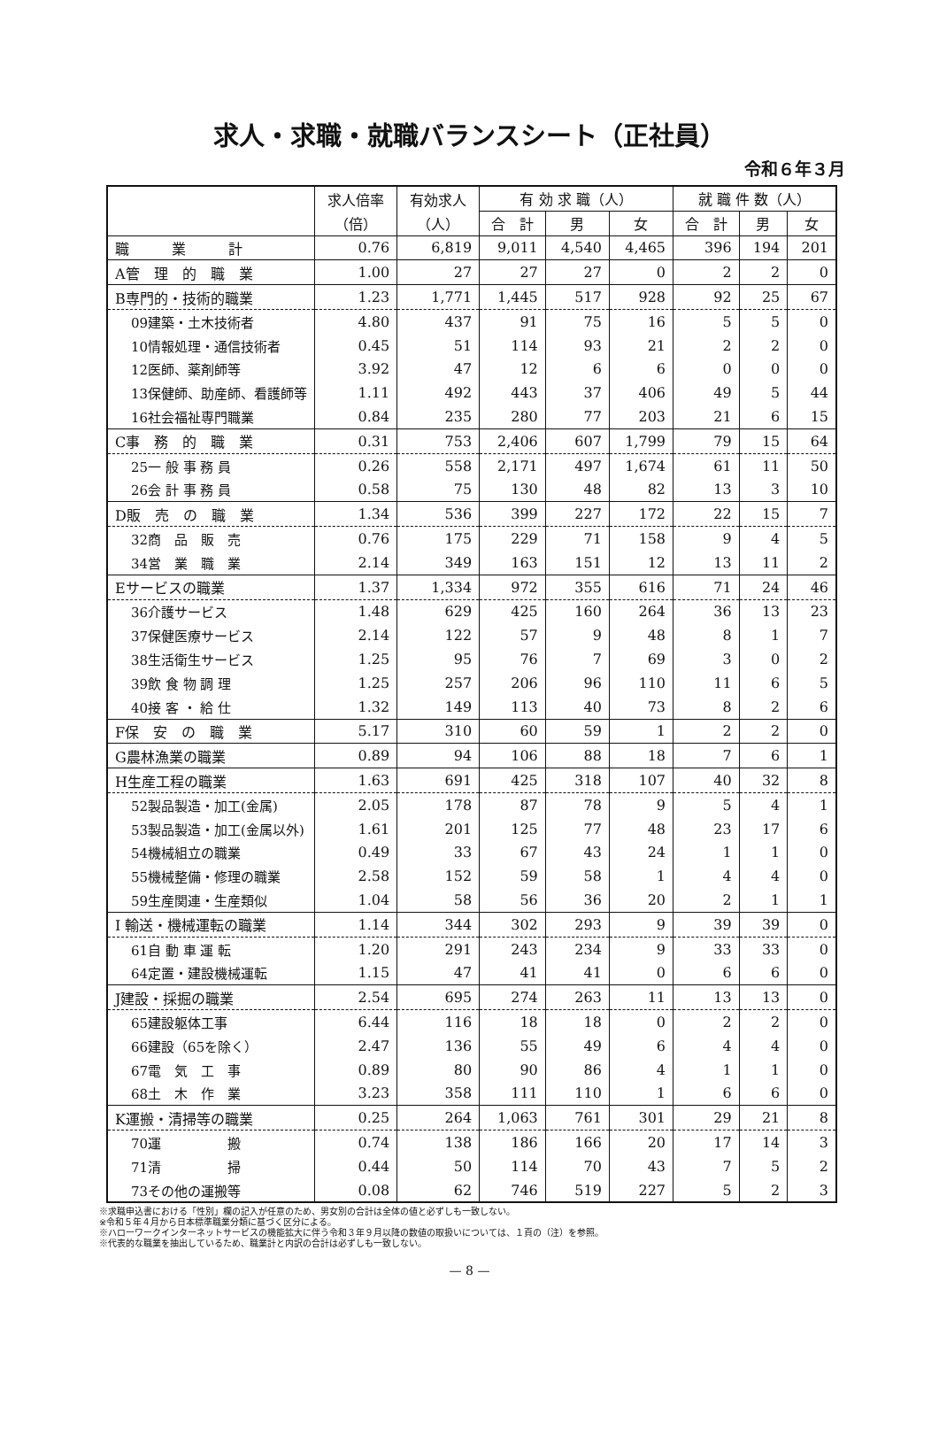求人・求職・就職バランスシート（正社員）
令和６年３月
| | 求人倍率 | 有効求人 | 有 効 求 職（人） | | | 就 職 件 数（人） | | |
| --- | --- | --- | --- | --- | --- | --- | --- | --- |
| | （倍） | （人） | 合 計 | 男 | 女 | 合 計 | 男 | 女 |
| 職 業 計 | 0.76 | 6,819 | 9,011 | 4,540 | 4,465 | 396 | 194 | 201 |
| A管 理 的 職 業 | 1.00 | 27 | 27 | 27 | 0 | 2 | 2 | 0 |
| B専門的・技術的職業 | 1.23 | 1,771 | 1,445 | 517 | 928 | 92 | 25 | 67 |
| 09建築・土木技術者 | 4.80 | 437 | 91 | 75 | 16 | 5 | 5 | 0 |
| 10情報処理・通信技術者 | 0.45 | 51 | 114 | 93 | 21 | 2 | 2 | 0 |
| 12医師、薬剤師等 | 3.92 | 47 | 12 | 6 | 6 | 0 | 0 | 0 |
| 13保健師、助産師、看護師等 | 1.11 | 492 | 443 | 37 | 406 | 49 | 5 | 44 |
| 16社会福祉専門職業 | 0.84 | 235 | 280 | 77 | 203 | 21 | 6 | 15 |
| C事 務 的 職 業 | 0.31 | 753 | 2,406 | 607 | 1,799 | 79 | 15 | 64 |
| 25一 般 事 務 員 | 0.26 | 558 | 2,171 | 497 | 1,674 | 61 | 11 | 50 |
| 26会 計 事 務 員 | 0.58 | 75 | 130 | 48 | 82 | 13 | 3 | 10 |
| D販 売 の 職 業 | 1.34 | 536 | 399 | 227 | 172 | 22 | 15 | 7 |
| 32商 品 販 売 | 0.76 | 175 | 229 | 71 | 158 | 9 | 4 | 5 |
| 34営 業 職 業 | 2.14 | 349 | 163 | 151 | 12 | 13 | 11 | 2 |
| Eサービスの職業 | 1.37 | 1,334 | 972 | 355 | 616 | 71 | 24 | 46 |
| 36介護サービス | 1.48 | 629 | 425 | 160 | 264 | 36 | 13 | 23 |
| 37保健医療サービス | 2.14 | 122 | 57 | 9 | 48 | 8 | 1 | 7 |
| 38生活衛生サービス | 1.25 | 95 | 76 | 7 | 69 | 3 | 0 | 2 |
| 39飲 食 物 調 理 | 1.25 | 257 | 206 | 96 | 110 | 11 | 6 | 5 |
| 40接 客 ・ 給 仕 | 1.32 | 149 | 113 | 40 | 73 | 8 | 2 | 6 |
| F保 安 の 職 業 | 5.17 | 310 | 60 | 59 | 1 | 2 | 2 | 0 |
| G農林漁業の職業 | 0.89 | 94 | 106 | 88 | 18 | 7 | 6 | 1 |
| H生産工程の職業 | 1.63 | 691 | 425 | 318 | 107 | 40 | 32 | 8 |
| 52製品製造・加工(金属) | 2.05 | 178 | 87 | 78 | 9 | 5 | 4 | 1 |
| 53製品製造・加工(金属以外) | 1.61 | 201 | 125 | 77 | 48 | 23 | 17 | 6 |
| 54機械組立の職業 | 0.49 | 33 | 67 | 43 | 24 | 1 | 1 | 0 |
| 55機械整備・修理の職業 | 2.58 | 152 | 59 | 58 | 1 | 4 | 4 | 0 |
| 59生産関連・生産類似 | 1.04 | 58 | 56 | 36 | 20 | 2 | 1 | 1 |
| I 輸送・機械運転の職業 | 1.14 | 344 | 302 | 293 | 9 | 39 | 39 | 0 |
| 61自 動 車 運 転 | 1.20 | 291 | 243 | 234 | 9 | 33 | 33 | 0 |
| 64定置・建設機械運転 | 1.15 | 47 | 41 | 41 | 0 | 6 | 6 | 0 |
| J建設・採掘の職業 | 2.54 | 695 | 274 | 263 | 11 | 13 | 13 | 0 |
| 65建設躯体工事 | 6.44 | 116 | 18 | 18 | 0 | 2 | 2 | 0 |
| 66建設（65を除く） | 2.47 | 136 | 55 | 49 | 6 | 4 | 4 | 0 |
| 67電 気 工 事 | 0.89 | 80 | 90 | 86 | 4 | 1 | 1 | 0 |
| 68土 木 作 業 | 3.23 | 358 | 111 | 110 | 1 | 6 | 6 | 0 |
| K運搬・清掃等の職業 | 0.25 | 264 | 1,063 | 761 | 301 | 29 | 21 | 8 |
| 70運 搬 | 0.74 | 138 | 186 | 166 | 20 | 17 | 14 | 3 |
| 71清 掃 | 0.44 | 50 | 114 | 70 | 43 | 7 | 5 | 2 |
| 73その他の運搬等 | 0.08 | 62 | 746 | 519 | 227 | 5 | 2 | 3 |
※求職申込書における「性別」欄の記入が任意のため、男女別の合計は全体の値と必ずしも一致しない。
※令和５年４月から日本標準職業分類に基づく区分による。
※ハローワークインターネットサービスの機能拡大に伴う令和３年９月以降の数値の取扱いについては、１頁の（注）を参照。
※代表的な職業を抽出しているため、職業計と内訳の合計は必ずしも一致しない。
— 8 —